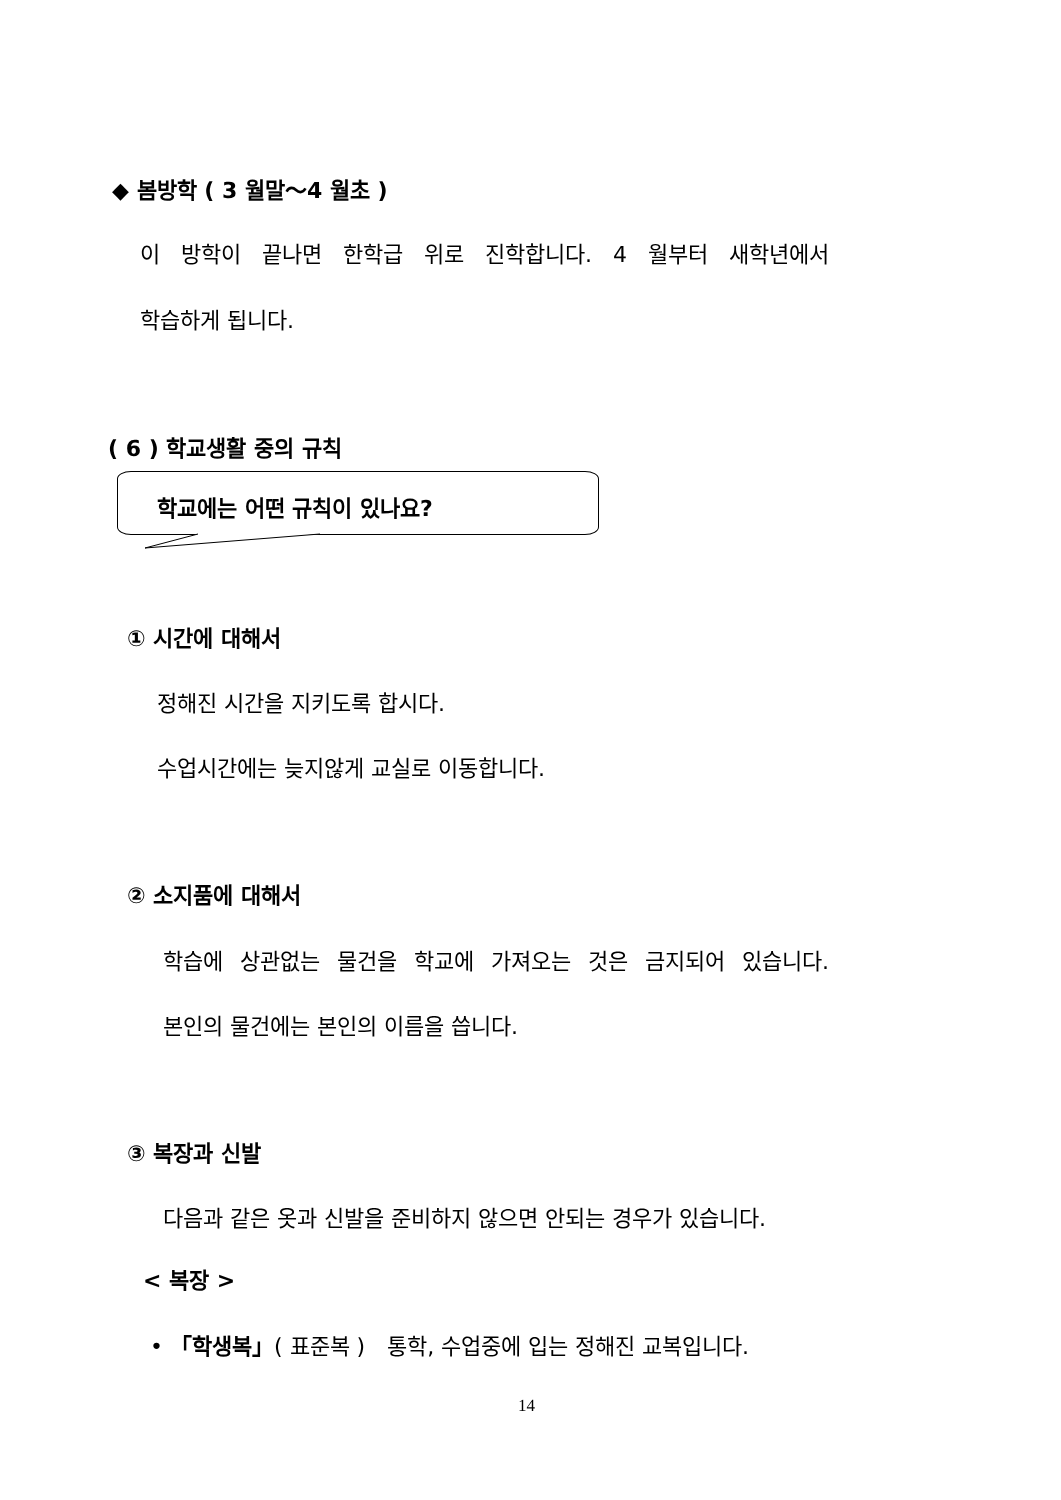◆ 봄방학 ( 3 월말～4 월초 )
이 방학이 끝나면 한학급 위로 진학합니다. 4 월부터 새학년에서
학습하게 됩니다.
( 6 ) 학교생활 중의 규칙
학교에는 어떤 규칙이 있나요?
① 시간에 대해서
정해진 시간을 지키도록 합시다.
수업시간에는 늦지않게 교실로 이동합니다.
② 소지품에 대해서
학습에 상관없는 물건을 학교에 가져오는 것은 금지되어 있습니다.
본인의 물건에는 본인의 이름을 씁니다.
③ 복장과 신발
다음과 같은 옷과 신발을 준비하지 않으면 안되는 경우가 있습니다.
< 복장 >
• 「학생복」( 표준복 )　통학, 수업중에 입는 정해진 교복입니다.
14